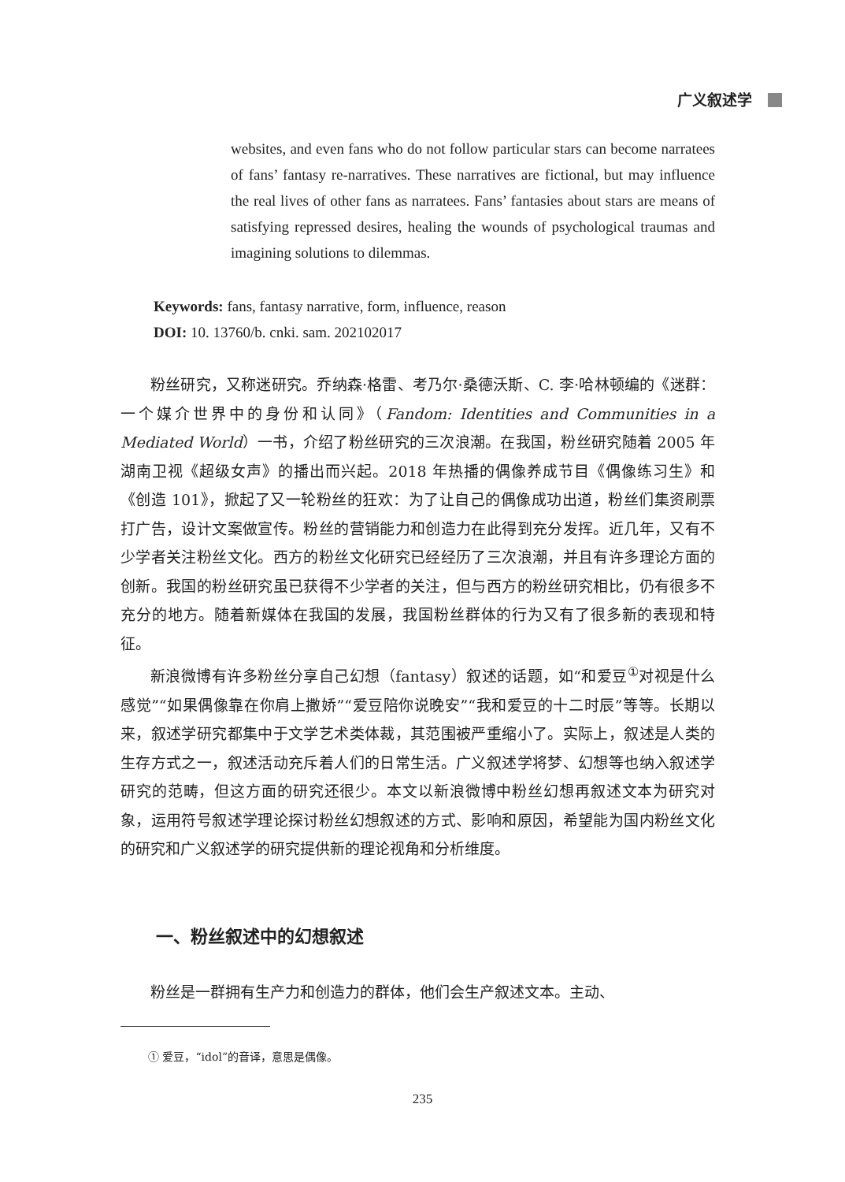广义叙述学
websites, and even fans who do not follow particular stars can become narratees of fans’ fantasy re-narratives. These narratives are fictional, but may influence the real lives of other fans as narratees. Fans’ fantasies about stars are means of satisfying repressed desires, healing the wounds of psychological traumas and imagining solutions to dilemmas.
Keywords: fans, fantasy narrative, form, influence, reason
DOI: 10. 13760/b. cnki. sam. 202102017
粉丝研究，又称迷研究。乔纳森·格雷、考乃尔·桑德沃斯、C. 李·哈林顿编的《迷群：一个媒介世界中的身份和认同》（Fandom: Identities and Communities in a Mediated World）一书，介绍了粉丝研究的三次浪潮。在我国，粉丝研究随着 2005 年湖南卫视《超级女声》的播出而兴起。2018 年热播的偶像养成节目《偶像练习生》和《创造 101》，掀起了又一轮粉丝的狂欢：为了让自己的偶像成功出道，粉丝们集资刷票打广告，设计文案做宣传。粉丝的营销能力和创造力在此得到充分发挥。近几年，又有不少学者关注粉丝文化。西方的粉丝文化研究已经经历了三次浪潮，并且有许多理论方面的创新。我国的粉丝研究虽已获得不少学者的关注，但与西方的粉丝研究相比，仍有很多不充分的地方。随着新媒体在我国的发展，我国粉丝群体的行为又有了很多新的表现和特征。
新浪微博有许多粉丝分享自己幻想（fantasy）叙述的话题，如“和爱豆<sup>①</sup>对视是什么感觉”“如果偶像靠在你肩上撒娇”“爱豆陪你说晚安”“我和爱豆的十二时辰”等等。长期以来，叙述学研究都集中于文学艺术类体裁，其范围被严重缩小了。实际上，叙述是人类的生存方式之一，叙述活动充斥着人们的日常生活。广义叙述学将梦、幻想等也纳入叙述学研究的范畴，但这方面的研究还很少。本文以新浪微博中粉丝幻想再叙述文本为研究对象，运用符号叙述学理论探讨粉丝幻想叙述的方式、影响和原因，希望能为国内粉丝文化的研究和广义叙述学的研究提供新的理论视角和分析维度。
一、粉丝叙述中的幻想叙述
粉丝是一群拥有生产力和创造力的群体，他们会生产叙述文本。主动、
① 爱豆，“idol”的音译，意思是偶像。
235